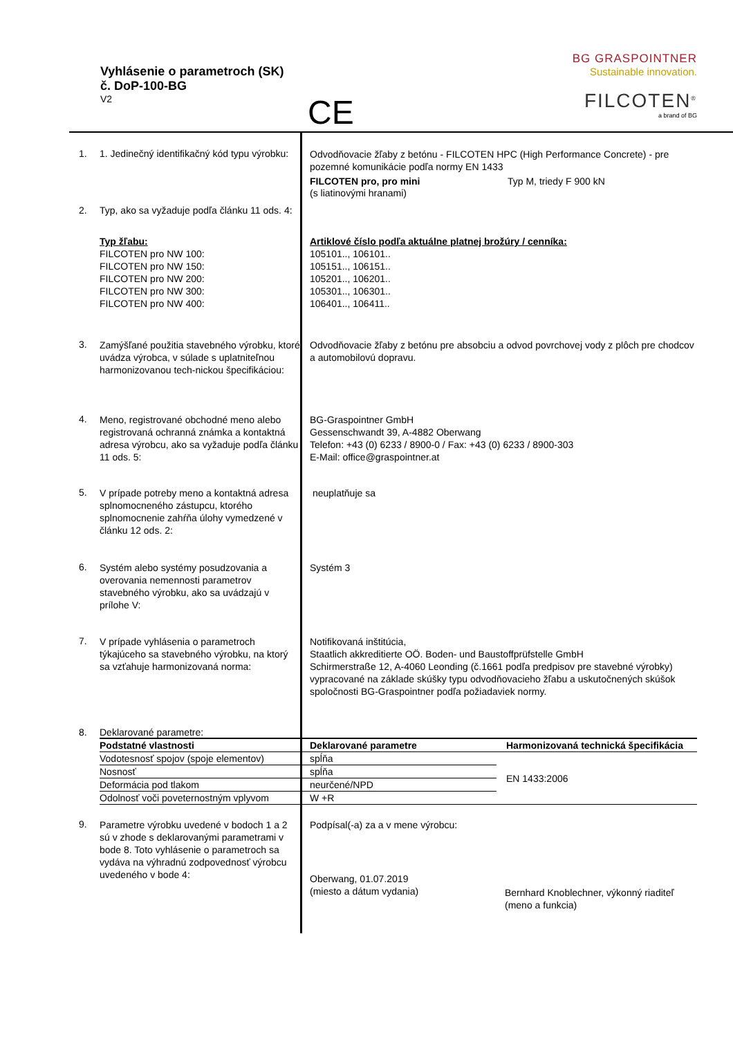Vyhlásenie o parametroch (SK)
č. DoP-100-BG
V2
CE
BG GRASPOINTNER
Sustainable innovation.
FILCOTEN<sup>®</sup>
a brand of BG
1. 1. Jedinečný identifikačný kód typu výrobku:
Odvodňovacie žľaby z betónu - FILCOTEN HPC (High Performance Concrete) - pre pozemné komunikácie podľa normy EN 1433
2. Typ, ako sa vyžaduje podľa článku 11 ods. 4:
FILCOTEN pro, pro mini
(s liatinovými hranami)
Typ M, triedy F 900 kN
Typ žľabu:
FILCOTEN pro NW 100:
FILCOTEN pro NW 150:
FILCOTEN pro NW 200:
FILCOTEN pro NW 300:
FILCOTEN pro NW 400:
Artiklové číslo podľa aktuálne platnej brožúry / cenníka:
105101.., 106101..
105151.., 106151..
105201.., 106201..
105301.., 106301..
106401.., 106411..
3.
Zamýšľané použitia stavebného výrobku, ktoré uvádza výrobca, v súlade s uplatniteľnou harmonizovanou tech-nickou špecifikáciou:
Odvodňovacie žľaby z betónu pre absobciu a odvod povrchovej vody z plôch pre chodcov a automobilovú dopravu.
4.
Meno, registrované obchodné meno alebo registrovaná ochranná známka a kontaktná adresa výrobcu, ako sa vyžaduje podľa článku 11 ods. 5:
BG-Graspointner GmbH
Gessenschwandt 39, A-4882 Oberwang
Telefon: +43 (0) 6233 / 8900-0 / Fax: +43 (0) 6233 / 8900-303
E-Mail: office@graspointner.at
5.
V prípade potreby meno a kontaktná adresa splnomocneného zástupcu, ktorého splnomocnenie zahŕňa úlohy vymedzené v článku 12 ods. 2:
neuplatňuje sa
6.
Systém alebo systémy posudzovania a overovania nemennosti parametrov stavebného výrobku, ako sa uvádzajú v prílohe V:
Systém 3
7.
V prípade vyhlásenia o parametroch týkajúceho sa stavebného výrobku, na ktorý sa vzťahuje harmonizovaná norma:
Notifikovaná inštitúcia,
Staatlich akkreditierte OÖ. Boden- und Baustoffprüfstelle GmbH
Schirmerstraße 12, A-4060 Leonding (č.1661 podľa predpisov pre stavebné výrobky) vypracované na základe skúšky typu odvodňovacieho žľabu a uskutočnených skúšok spoločnosti BG-Graspointner podľa požiadaviek normy.
8. Deklarované parametre:
| Podstatné vlastnosti | Deklarované parametre | Harmonizovaná technická špecifikácia |
| --- | --- | --- |
| Vodotesnosť spojov (spoje elementov) | spĺňa | EN 1433:2006 |
| Nosnosť | spĺňa | |
| Deformácia pod tlakom | neurčené/NPD | |
| Odolnosť voči poveternostným vplyvom | W +R | |
9.
Parametre výrobku uvedené v bodoch 1 a 2 sú v zhode s deklarovanými parametrami v bode 8. Toto vyhlásenie o parametroch sa vydáva na výhradnú zodpovednosť výrobcu uvedeného v bode 4:
Podpísal(-a) za a v mene výrobcu:
Oberwang, 01.07.2019
(miesto a dátum vydania)
Bernhard Knoblechner, výkonný riaditeľ
(meno a funkcia)